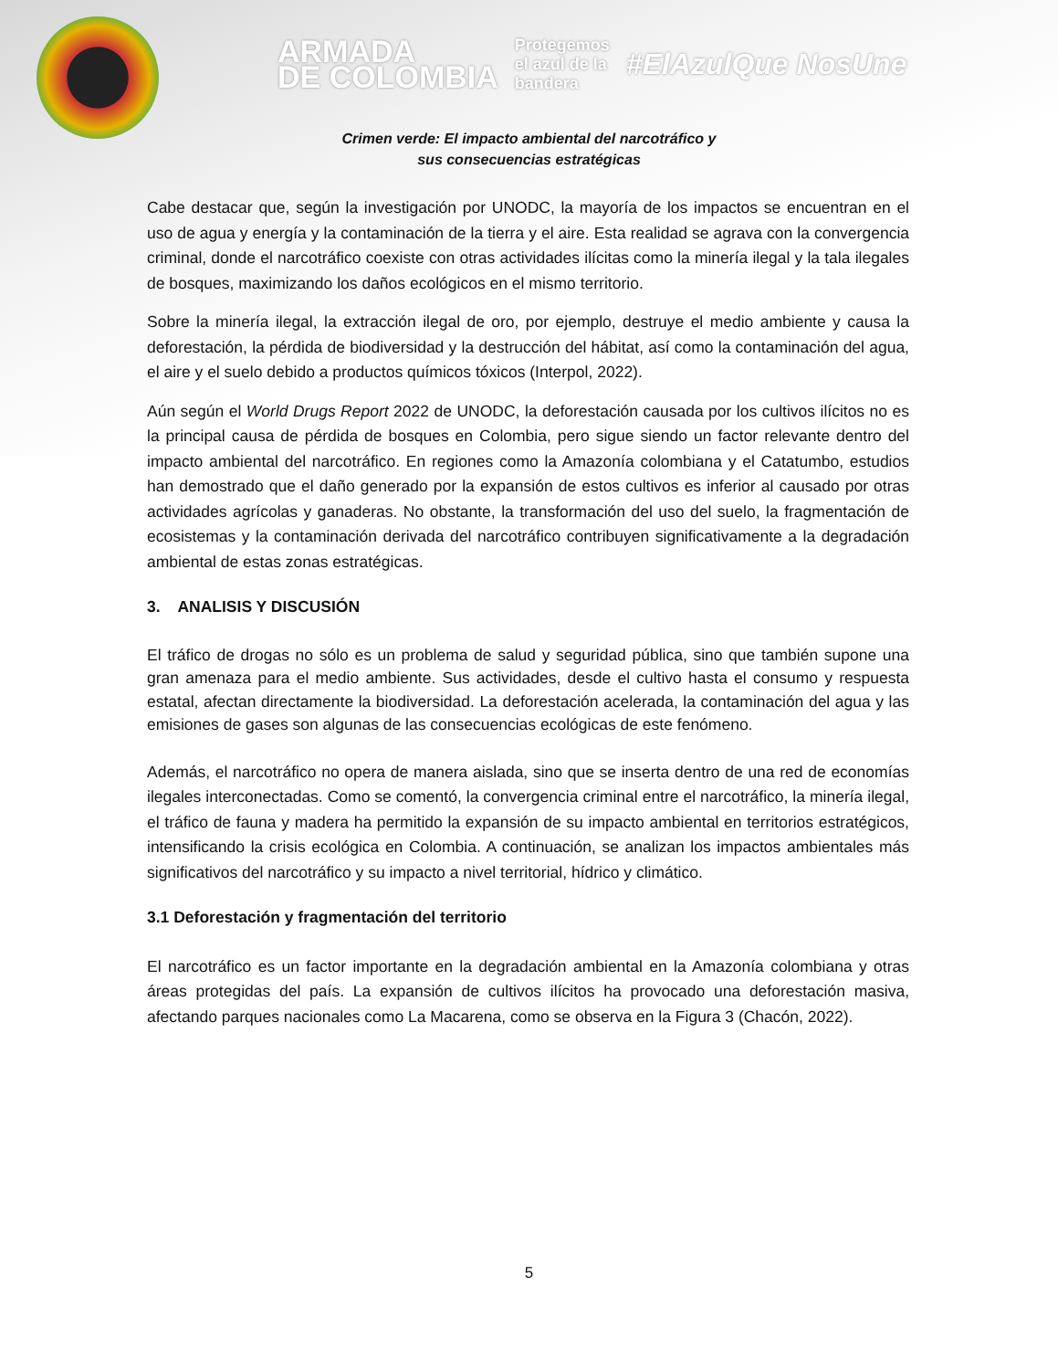ARMADA
DE COLOMBIA
Protegemos
el azul de la
bandera
#ElAzulQue NosUne
Crimen verde: El impacto ambiental del narcotráfico y
sus consecuencias estratégicas
Cabe destacar que, según la investigación por UNODC, la mayoría de los impactos se encuentran en el uso de agua y energía y la contaminación de la tierra y el aire. Esta realidad se agrava con la convergencia criminal, donde el narcotráfico coexiste con otras actividades ilícitas como la minería ilegal y la tala ilegales de bosques, maximizando los daños ecológicos en el mismo territorio.
Sobre la minería ilegal, la extracción ilegal de oro, por ejemplo, destruye el medio ambiente y causa la deforestación, la pérdida de biodiversidad y la destrucción del hábitat, así como la contaminación del agua, el aire y el suelo debido a productos químicos tóxicos (Interpol, 2022).
Aún según el World Drugs Report 2022 de UNODC, la deforestación causada por los cultivos ilícitos no es la principal causa de pérdida de bosques en Colombia, pero sigue siendo un factor relevante dentro del impacto ambiental del narcotráfico. En regiones como la Amazonía colombiana y el Catatumbo, estudios han demostrado que el daño generado por la expansión de estos cultivos es inferior al causado por otras actividades agrícolas y ganaderas. No obstante, la transformación del uso del suelo, la fragmentación de ecosistemas y la contaminación derivada del narcotráfico contribuyen significativamente a la degradación ambiental de estas zonas estratégicas.
3. ANALISIS Y DISCUSIÓN
El tráfico de drogas no sólo es un problema de salud y seguridad pública, sino que también supone una gran amenaza para el medio ambiente. Sus actividades, desde el cultivo hasta el consumo y respuesta estatal, afectan directamente la biodiversidad. La deforestación acelerada, la contaminación del agua y las emisiones de gases son algunas de las consecuencias ecológicas de este fenómeno.
Además, el narcotráfico no opera de manera aislada, sino que se inserta dentro de una red de economías ilegales interconectadas. Como se comentó, la convergencia criminal entre el narcotráfico, la minería ilegal, el tráfico de fauna y madera ha permitido la expansión de su impacto ambiental en territorios estratégicos, intensificando la crisis ecológica en Colombia. A continuación, se analizan los impactos ambientales más significativos del narcotráfico y su impacto a nivel territorial, hídrico y climático.
3.1 Deforestación y fragmentación del territorio
El narcotráfico es un factor importante en la degradación ambiental en la Amazonía colombiana y otras áreas protegidas del país. La expansión de cultivos ilícitos ha provocado una deforestación masiva, afectando parques nacionales como La Macarena, como se observa en la Figura 3 (Chacón, 2022).
5